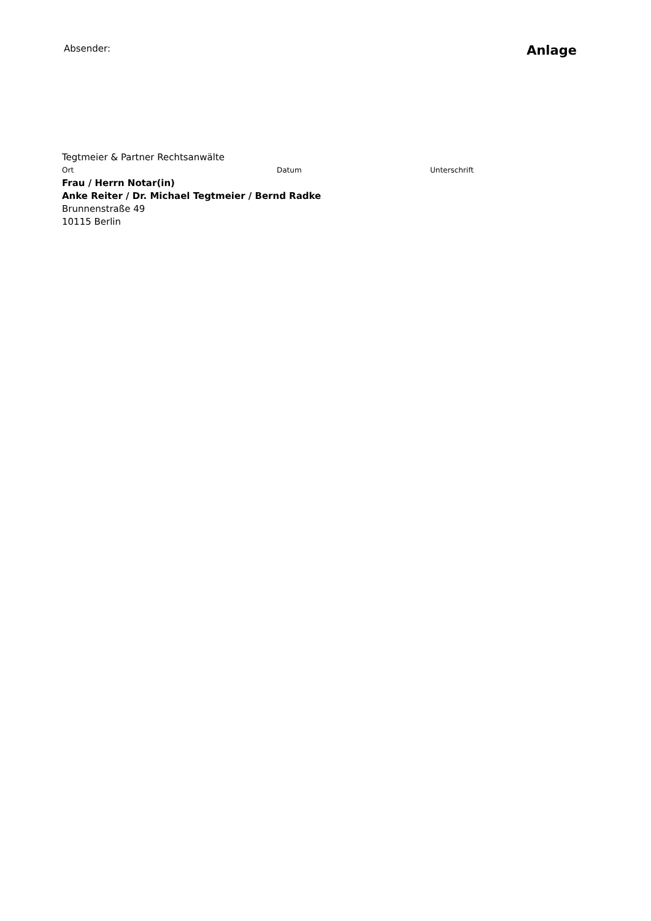Absender: Anlage
Tegtmeier & Partner Rechtsanwälte
Ort Datum Unterschrift
Frau / Herrn Notar(in)
Anke Reiter / Dr. Michael Tegtmeier / Bernd Radke
Brunnenstraße 49
10115 Berlin